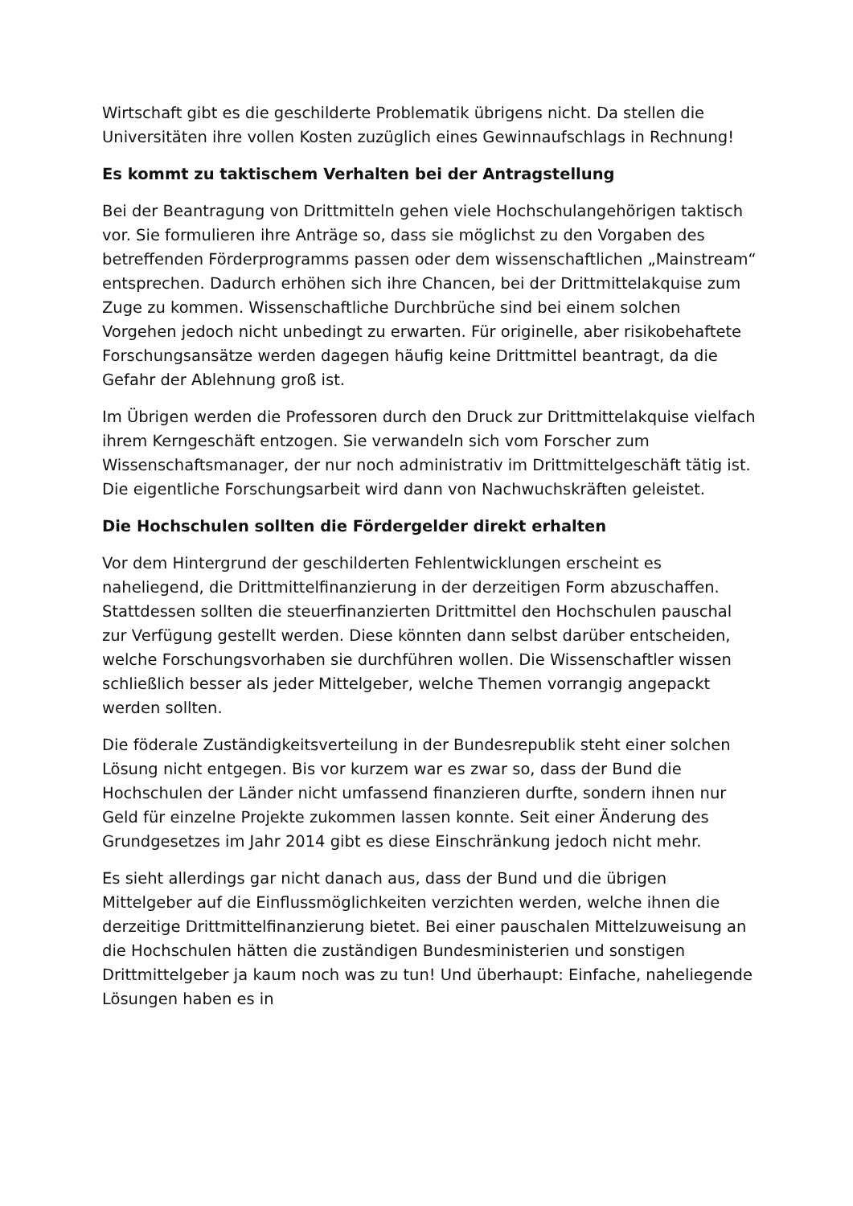Wirtschaft gibt es die geschilderte Problematik übrigens nicht. Da stellen die Universitäten ihre vollen Kosten zuzüglich eines Gewinnaufschlags in Rechnung!
Es kommt zu taktischem Verhalten bei der Antragstellung
Bei der Beantragung von Drittmitteln gehen viele Hochschulangehörigen taktisch vor. Sie formulieren ihre Anträge so, dass sie möglichst zu den Vorgaben des betreffenden Förderprogramms passen oder dem wissenschaftlichen „Mainstream“ entsprechen. Dadurch erhöhen sich ihre Chancen, bei der Drittmittelakquise zum Zuge zu kommen. Wissenschaftliche Durchbrüche sind bei einem solchen Vorgehen jedoch nicht unbedingt zu erwarten. Für originelle, aber risikobehaftete Forschungsansätze werden dagegen häufig keine Drittmittel beantragt, da die Gefahr der Ablehnung groß ist.
Im Übrigen werden die Professoren durch den Druck zur Drittmittelakquise vielfach ihrem Kerngeschäft entzogen. Sie verwandeln sich vom Forscher zum Wissenschaftsmanager, der nur noch administrativ im Drittmittelgeschäft tätig ist. Die eigentliche Forschungsarbeit wird dann von Nachwuchskräften geleistet.
Die Hochschulen sollten die Fördergelder direkt erhalten
Vor dem Hintergrund der geschilderten Fehlentwicklungen erscheint es naheliegend, die Drittmittelfinanzierung in der derzeitigen Form abzuschaffen. Stattdessen sollten die steuerfinanzierten Drittmittel den Hochschulen pauschal zur Verfügung gestellt werden. Diese könnten dann selbst darüber entscheiden, welche Forschungsvorhaben sie durchführen wollen. Die Wissenschaftler wissen schließlich besser als jeder Mittelgeber, welche Themen vorrangig angepackt werden sollten.
Die föderale Zuständigkeitsverteilung in der Bundesrepublik steht einer solchen Lösung nicht entgegen. Bis vor kurzem war es zwar so, dass der Bund die Hochschulen der Länder nicht umfassend finanzieren durfte, sondern ihnen nur Geld für einzelne Projekte zukommen lassen konnte. Seit einer Änderung des Grundgesetzes im Jahr 2014 gibt es diese Einschränkung jedoch nicht mehr.
Es sieht allerdings gar nicht danach aus, dass der Bund und die übrigen Mittelgeber auf die Einflussmöglichkeiten verzichten werden, welche ihnen die derzeitige Drittmittelfinanzierung bietet. Bei einer pauschalen Mittelzuweisung an die Hochschulen hätten die zuständigen Bundesministerien und sonstigen Drittmittelgeber ja kaum noch was zu tun! Und überhaupt: Einfache, naheliegende Lösungen haben es in